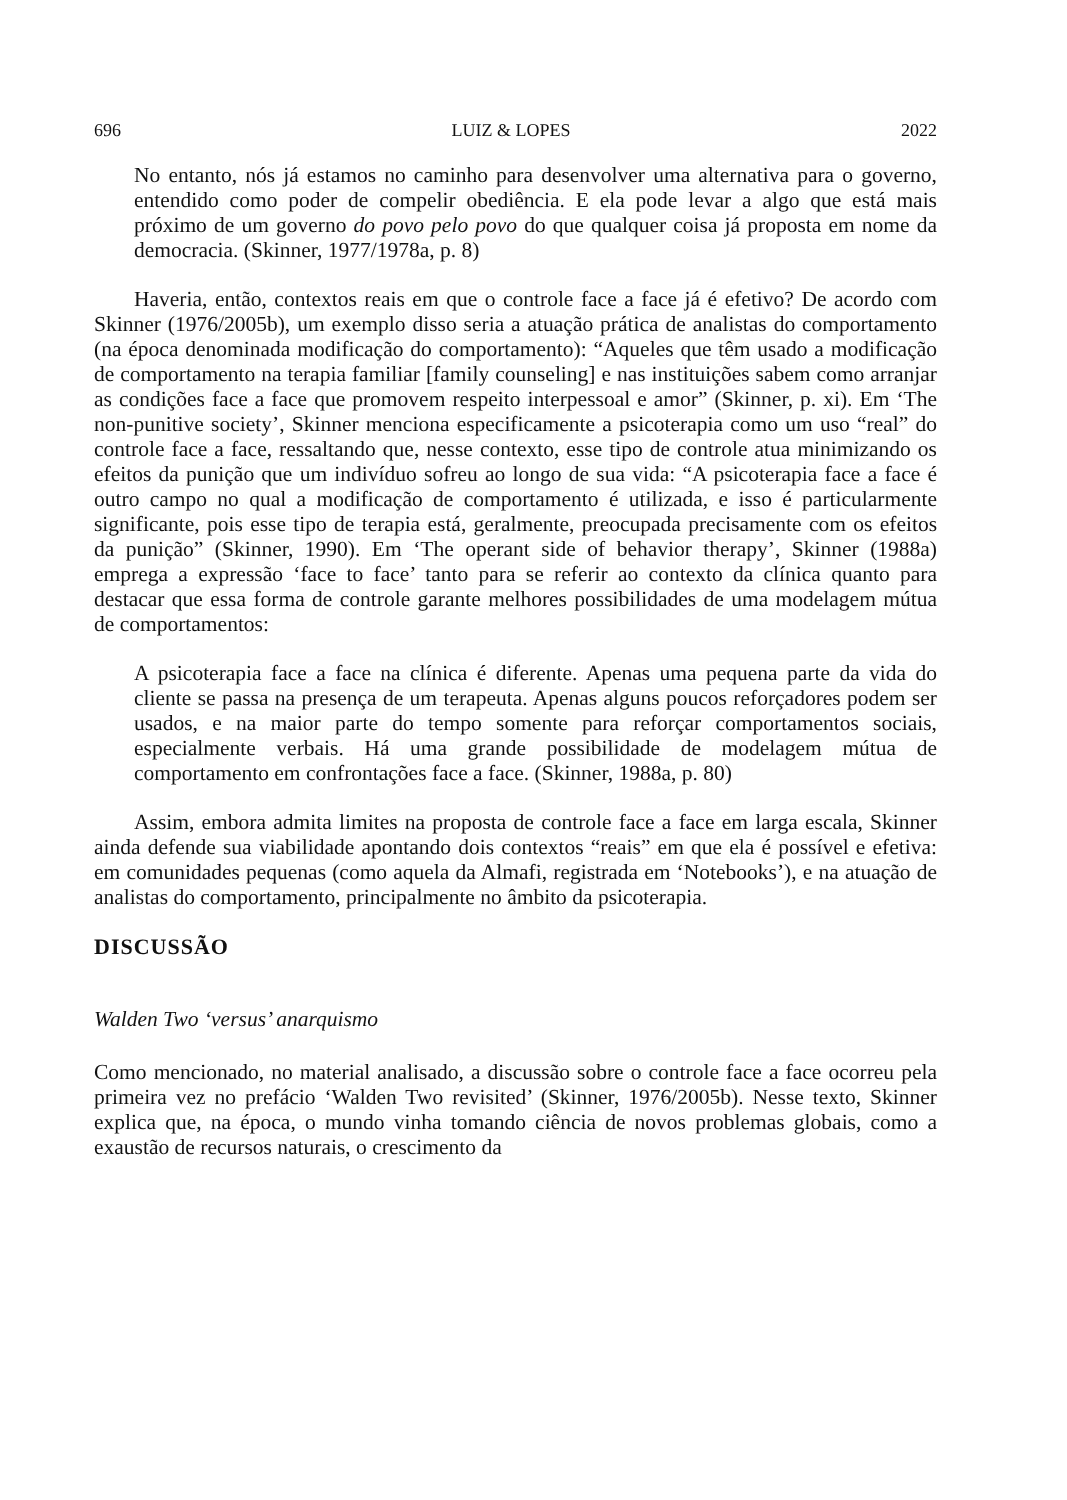696 LUIZ & LOPES 2022
No entanto, nós já estamos no caminho para desenvolver uma alternativa para o governo, entendido como poder de compelir obediência. E ela pode levar a algo que está mais próximo de um governo do povo pelo povo do que qualquer coisa já proposta em nome da democracia. (Skinner, 1977/1978a, p. 8)
Haveria, então, contextos reais em que o controle face a face já é efetivo? De acordo com Skinner (1976/2005b), um exemplo disso seria a atuação prática de analistas do comportamento (na época denominada modificação do comportamento): “Aqueles que têm usado a modificação de comportamento na terapia familiar [family counseling] e nas instituições sabem como arranjar as condições face a face que promovem respeito interpessoal e amor” (Skinner, p. xi). Em ‘The non-punitive society’, Skinner menciona especificamente a psicoterapia como um uso “real” do controle face a face, ressaltando que, nesse contexto, esse tipo de controle atua minimizando os efeitos da punição que um indivíduo sofreu ao longo de sua vida: “A psicoterapia face a face é outro campo no qual a modificação de comportamento é utilizada, e isso é particularmente significante, pois esse tipo de terapia está, geralmente, preocupada precisamente com os efeitos da punição” (Skinner, 1990). Em ‘The operant side of behavior therapy’, Skinner (1988a) emprega a expressão ‘face to face’ tanto para se referir ao contexto da clínica quanto para destacar que essa forma de controle garante melhores possibilidades de uma modelagem mútua de comportamentos:
A psicoterapia face a face na clínica é diferente. Apenas uma pequena parte da vida do cliente se passa na presença de um terapeuta. Apenas alguns poucos reforçadores podem ser usados, e na maior parte do tempo somente para reforçar comportamentos sociais, especialmente verbais. Há uma grande possibilidade de modelagem mútua de comportamento em confrontações face a face. (Skinner, 1988a, p. 80)
Assim, embora admita limites na proposta de controle face a face em larga escala, Skinner ainda defende sua viabilidade apontando dois contextos “reais” em que ela é possível e efetiva: em comunidades pequenas (como aquela da Almafi, registrada em ‘Notebooks’), e na atuação de analistas do comportamento, principalmente no âmbito da psicoterapia.
DISCUSSÃO
Walden Two ‘versus’ anarquismo
Como mencionado, no material analisado, a discussão sobre o controle face a face ocorreu pela primeira vez no prefácio ‘Walden Two revisited’ (Skinner, 1976/2005b). Nesse texto, Skinner explica que, na época, o mundo vinha tomando ciência de novos problemas globais, como a exaustão de recursos naturais, o crescimento da